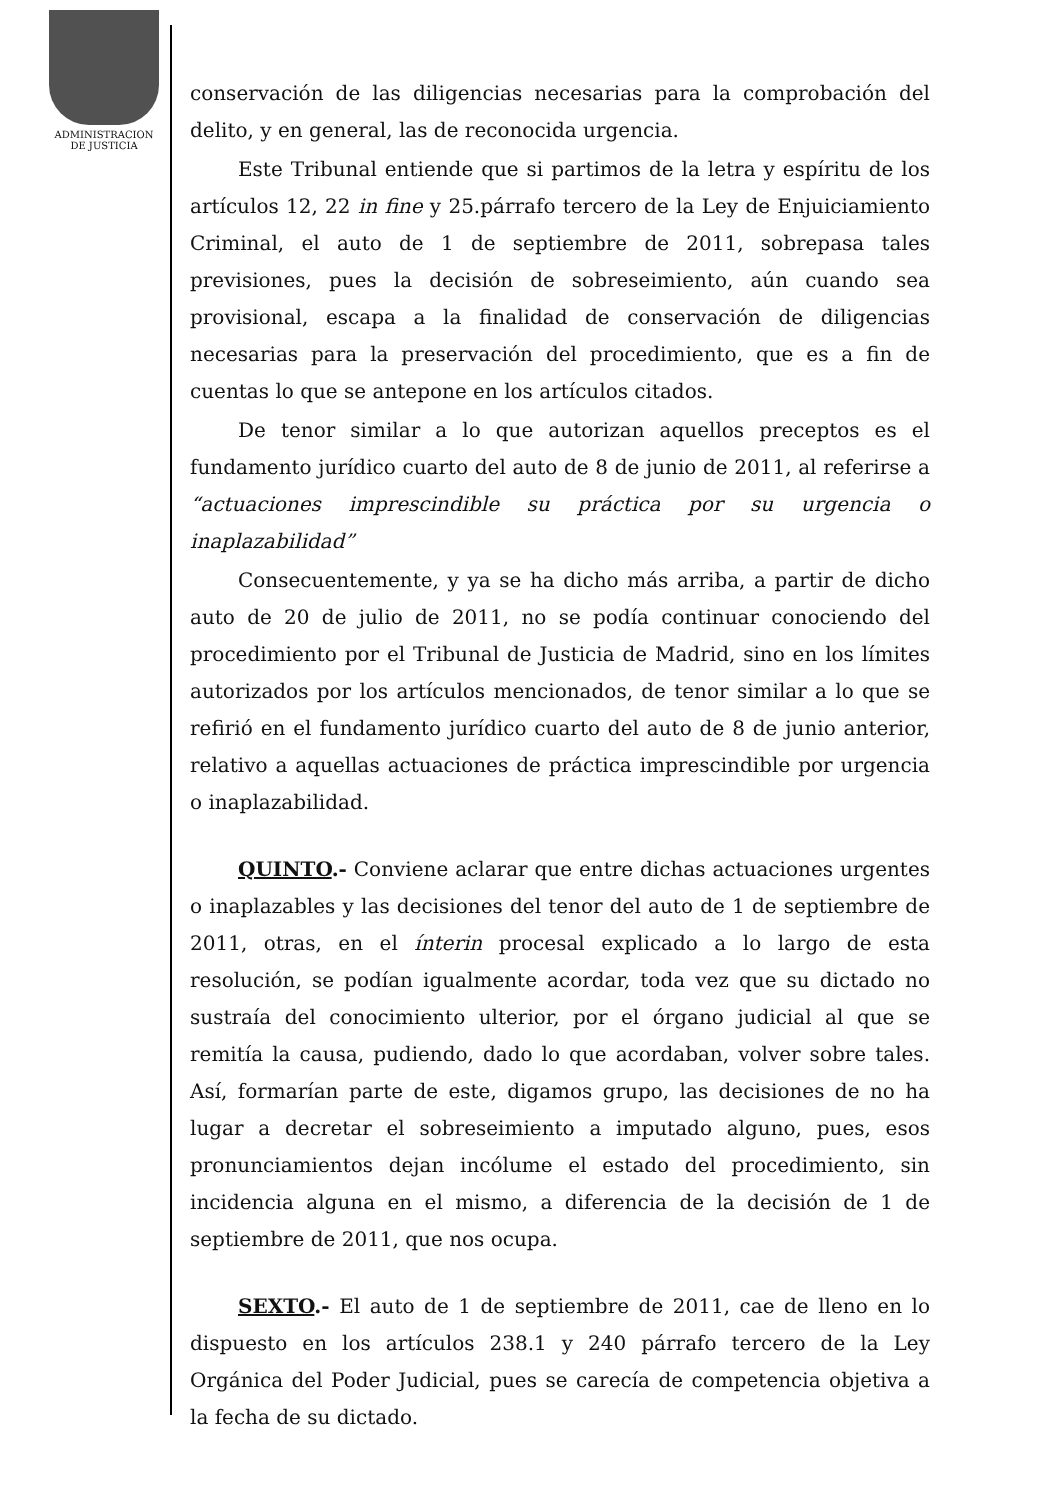ADMINISTRACION
DE JUSTICIA
conservación de las diligencias necesarias para la comprobación del delito, y en general, las de reconocida urgencia.
Este Tribunal entiende que si partimos de la letra y espíritu de los artículos 12, 22 in fine y 25.párrafo tercero de la Ley de Enjuiciamiento Criminal, el auto de 1 de septiembre de 2011, sobrepasa tales previsiones, pues la decisión de sobreseimiento, aún cuando sea provisional, escapa a la finalidad de conservación de diligencias necesarias para la preservación del procedimiento, que es a fin de cuentas lo que se antepone en los artículos citados.
De tenor similar a lo que autorizan aquellos preceptos es el fundamento jurídico cuarto del auto de 8 de junio de 2011, al referirse a “actuaciones imprescindible su práctica por su urgencia o inaplazabilidad”
Consecuentemente, y ya se ha dicho más arriba, a partir de dicho auto de 20 de julio de 2011, no se podía continuar conociendo del procedimiento por el Tribunal de Justicia de Madrid, sino en los límites autorizados por los artículos mencionados, de tenor similar a lo que se refirió en el fundamento jurídico cuarto del auto de 8 de junio anterior, relativo a aquellas actuaciones de práctica imprescindible por urgencia o inaplazabilidad.
QUINTO.- Conviene aclarar que entre dichas actuaciones urgentes o inaplazables y las decisiones del tenor del auto de 1 de septiembre de 2011, otras, en el ínterin procesal explicado a lo largo de esta resolución, se podían igualmente acordar, toda vez que su dictado no sustraía del conocimiento ulterior, por el órgano judicial al que se remitía la causa, pudiendo, dado lo que acordaban, volver sobre tales. Así, formarían parte de este, digamos grupo, las decisiones de no ha lugar a decretar el sobreseimiento a imputado alguno, pues, esos pronunciamientos dejan incólume el estado del procedimiento, sin incidencia alguna en el mismo, a diferencia de la decisión de 1 de septiembre de 2011, que nos ocupa.
SEXTO.- El auto de 1 de septiembre de 2011, cae de lleno en lo dispuesto en los artículos 238.1 y 240 párrafo tercero de la Ley Orgánica del Poder Judicial, pues se carecía de competencia objetiva a la fecha de su dictado.